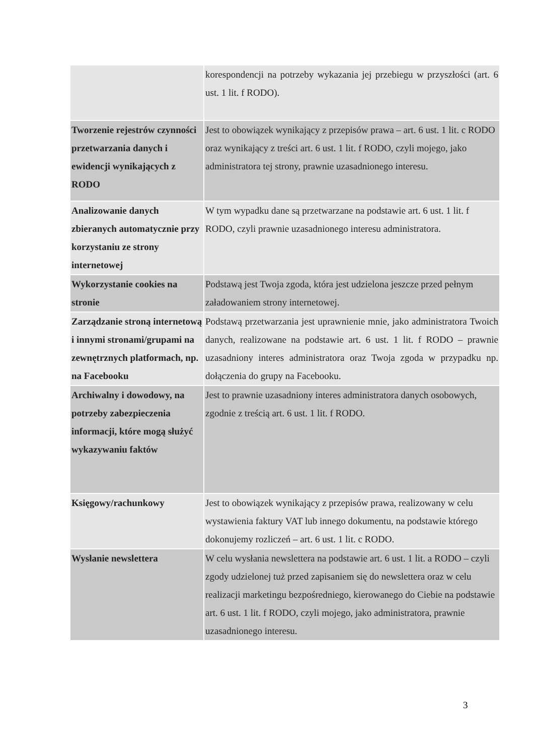| | korespondencji na potrzeby wykazania jej przebiegu w przyszłości (art. 6 ust. 1 lit. f RODO). |
| Tworzenie rejestrów czynności przetwarzania danych i ewidencji wynikających z RODO | Jest to obowiązek wynikający z przepisów prawa – art. 6 ust. 1 lit. c RODO oraz wynikający z treści art. 6 ust. 1 lit. f RODO, czyli mojego, jako administratora tej strony, prawnie uzasadnionego interesu. |
| Analizowanie danych zbieranych automatycznie przy korzystaniu ze strony internetowej | W tym wypadku dane są przetwarzane na podstawie art. 6 ust. 1 lit. f RODO, czyli prawnie uzasadnionego interesu administratora. |
| Wykorzystanie cookies na stronie | Podstawą jest Twoja zgoda, która jest udzielona jeszcze przed pełnym załadowaniem strony internetowej. |
| Zarządzanie stroną internetową i innymi stronami/grupami na zewnętrznych platformach, np. na Facebooku | Podstawą przetwarzania jest uprawnienie mnie, jako administratora Twoich danych, realizowane na podstawie art. 6 ust. 1 lit. f RODO – prawnie uzasadniony interes administratora oraz Twoja zgoda w przypadku np. dołączenia do grupy na Facebooku. |
| Archiwalny i dowodowy, na potrzeby zabezpieczenia informacji, które mogą służyć wykazywaniu faktów | Jest to prawnie uzasadniony interes administratora danych osobowych, zgodnie z treścią art. 6 ust. 1 lit. f RODO. |
| Księgowy/rachunkowy | Jest to obowiązek wynikający z przepisów prawa, realizowany w celu wystawienia faktury VAT lub innego dokumentu, na podstawie którego dokonujemy rozliczeń – art. 6 ust. 1 lit. c RODO. |
| Wysłanie newslettera | W celu wysłania newslettera na podstawie art. 6 ust. 1 lit. a RODO – czyli zgody udzielonej tuż przed zapisaniem się do newslettera oraz w celu realizacji marketingu bezpośredniego, kierowanego do Ciebie na podstawie art. 6 ust. 1 lit. f RODO, czyli mojego, jako administratora, prawnie uzasadnionego interesu. |
3